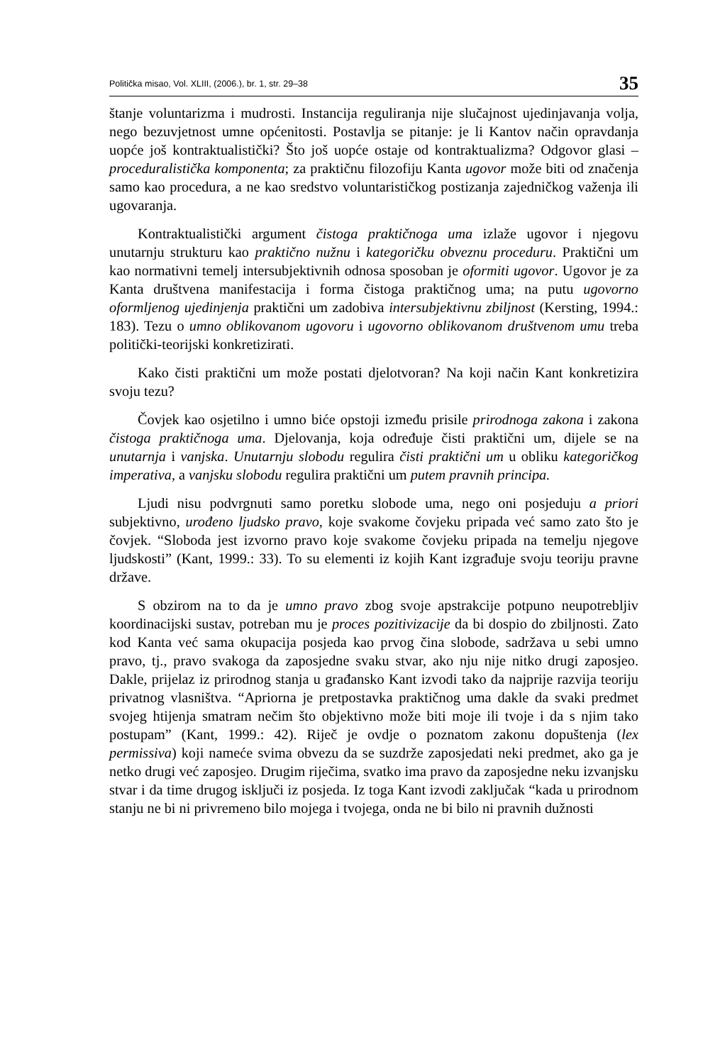Politička misao, Vol. XLIII, (2006.), br. 1, str. 29–38 35
štanje voluntarizma i mudrosti. Instancija reguliranja nije slučajnost ujedinjavanja volja, nego bezuvjetnost umne općenitosti. Postavlja se pitanje: je li Kantov način opravdanja uopće još kontraktualistički? Što još uopće ostaje od kontraktualizma? Odgovor glasi – proceduralistička komponenta; za praktičnu filozofiju Kanta ugovor može biti od značenja samo kao procedura, a ne kao sredstvo voluntarističkog postizanja zajedničkog važenja ili ugovaranja.
Kontraktualistički argument čistoga praktičnoga uma izlaže ugovor i njegovu unutarnju strukturu kao praktično nužnu i kategoričku obveznu proceduru. Praktični um kao normativni temelj intersubjektivnih odnosa sposoban je oformiti ugovor. Ugovor je za Kanta društvena manifestacija i forma čistoga praktičnog uma; na putu ugovorno oformljenog ujedinjenja praktični um zadobiva intersubjektivnu zbiljnost (Kersting, 1994.: 183). Tezu o umno oblikovanom ugovoru i ugovorno oblikovanom društvenom umu treba politički-teorijski konkretizirati.
Kako čisti praktični um može postati djelotvoran? Na koji način Kant konkretizira svoju tezu?
Čovjek kao osjetilno i umno biće opstoji između prisile prirodnoga zakona i zakona čistoga praktičnoga uma. Djelovanja, koja određuje čisti praktični um, dijele se na unutarnja i vanjska. Unutarnju slobodu regulira čisti praktični um u obliku kategoričkog imperativa, a vanjsku slobodu regulira praktični um putem pravnih principa.
Ljudi nisu podvrgnuti samo poretku slobode uma, nego oni posjeduju a priori subjektivno, urođeno ljudsko pravo, koje svakome čovjeku pripada već samo zato što je čovjek. “Sloboda jest izvorno pravo koje svakome čovjeku pripada na temelju njegove ljudskosti” (Kant, 1999.: 33). To su elementi iz kojih Kant izgrađuje svoju teoriju pravne države.
S obzirom na to da je umno pravo zbog svoje apstrakcije potpuno neupotrebljiv koordinacijski sustav, potreban mu je proces pozitivizacije da bi dospio do zbiljnosti. Zato kod Kanta već sama okupacija posjeda kao prvog čina slobode, sadržava u sebi umno pravo, tj., pravo svakoga da zaposjedne svaku stvar, ako nju nije nitko drugi zaposjeo. Dakle, prijelaz iz prirodnog stanja u građansko Kant izvodi tako da najprije razvija teoriju privatnog vlasništva. “Apriorna je pretpostavka praktičnog uma dakle da svaki predmet svojeg htijenja smatram nečim što objektivno može biti moje ili tvoje i da s njim tako postupam” (Kant, 1999.: 42). Riječ je ovdje o poznatom zakonu dopuštenja (lex permissiva) koji nameće svima obvezu da se suzdrže zaposjedati neki predmet, ako ga je netko drugi već zaposjeo. Drugim riječima, svatko ima pravo da zaposjedne neku izvanjsku stvar i da time drugog isključi iz posjeda. Iz toga Kant izvodi zaključak “kada u prirodnom stanju ne bi ni privremeno bilo mojega i tvojega, onda ne bi bilo ni pravnih dužnosti